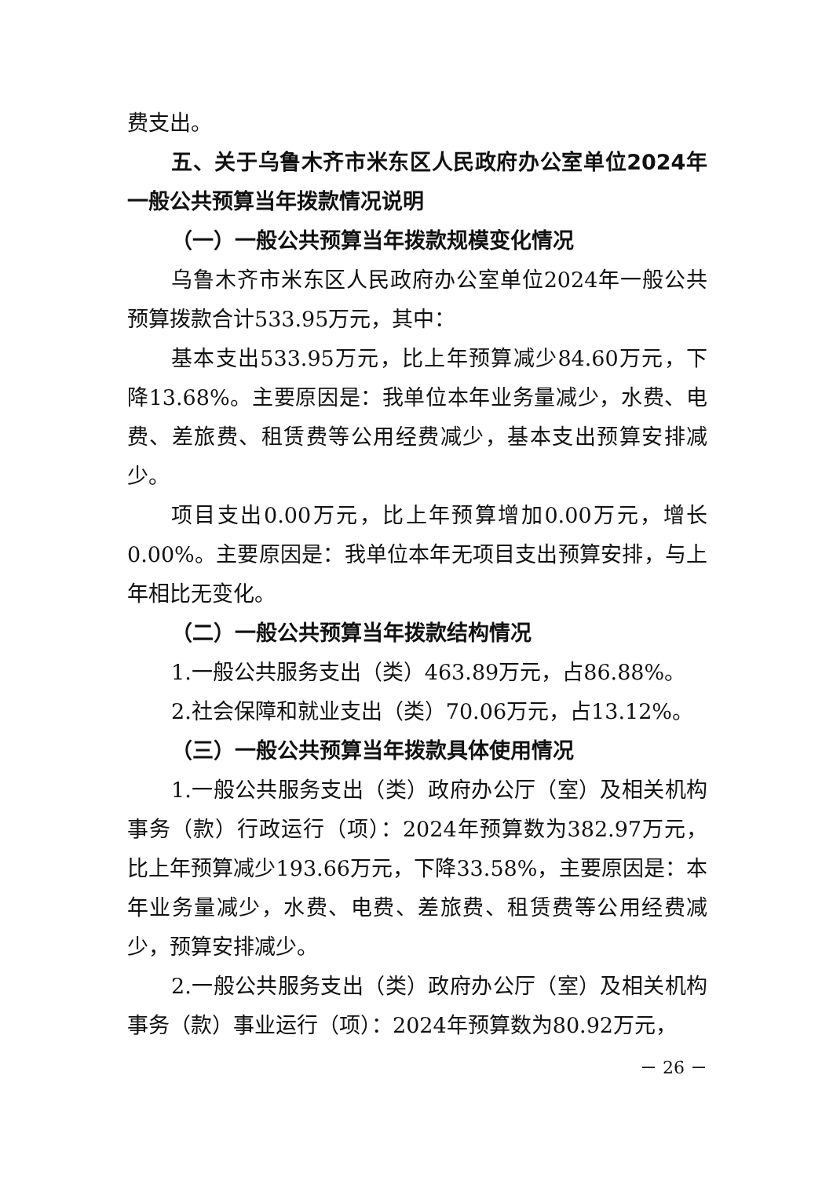费支出。
五、关于乌鲁木齐市米东区人民政府办公室单位2024年一般公共预算当年拨款情况说明
（一）一般公共预算当年拨款规模变化情况
乌鲁木齐市米东区人民政府办公室单位2024年一般公共预算拨款合计533.95万元，其中：
基本支出533.95万元，比上年预算减少84.60万元，下降13.68%。主要原因是：我单位本年业务量减少，水费、电费、差旅费、租赁费等公用经费减少，基本支出预算安排减少。
项目支出0.00万元，比上年预算增加0.00万元，增长0.00%。主要原因是：我单位本年无项目支出预算安排，与上年相比无变化。
（二）一般公共预算当年拨款结构情况
1.一般公共服务支出（类）463.89万元，占86.88%。
2.社会保障和就业支出（类）70.06万元，占13.12%。
（三）一般公共预算当年拨款具体使用情况
1.一般公共服务支出（类）政府办公厅（室）及相关机构事务（款）行政运行（项）：2024年预算数为382.97万元，比上年预算减少193.66万元，下降33.58%，主要原因是：本年业务量减少，水费、电费、差旅费、租赁费等公用经费减少，预算安排减少。
2.一般公共服务支出（类）政府办公厅（室）及相关机构事务（款）事业运行（项）：2024年预算数为80.92万元，
－ 26 －